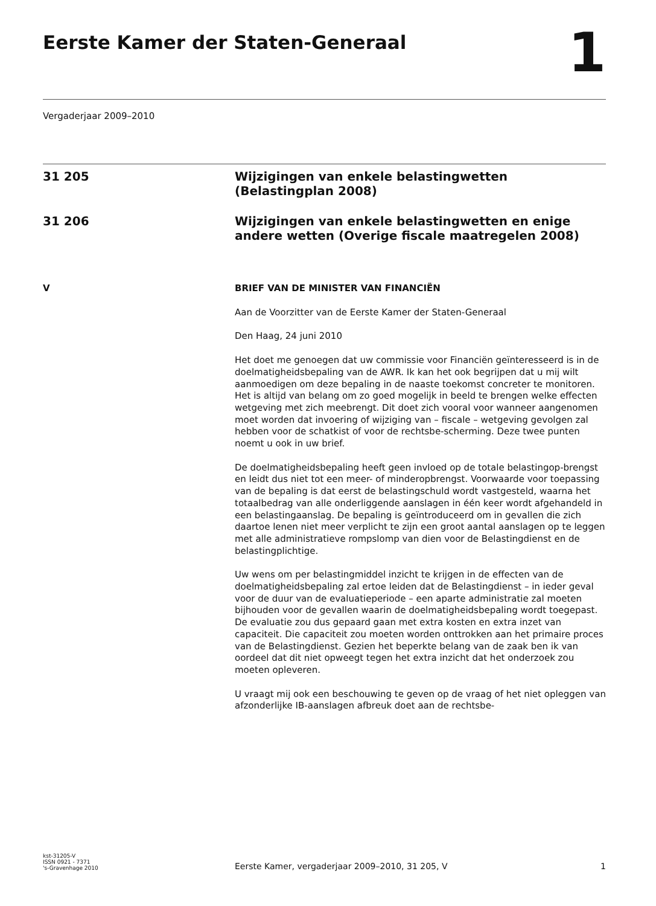Eerste Kamer der Staten-Generaal
1
Vergaderjaar 2009–2010
31 205
Wijzigingen van enkele belastingwetten (Belastingplan 2008)
31 206
Wijzigingen van enkele belastingwetten en enige andere wetten (Overige fiscale maatregelen 2008)
V
BRIEF VAN DE MINISTER VAN FINANCIËN
Aan de Voorzitter van de Eerste Kamer der Staten-Generaal
Den Haag, 24 juni 2010
Het doet me genoegen dat uw commissie voor Financiën geïnteresseerd is in de doelmatigheidsbepaling van de AWR. Ik kan het ook begrijpen dat u mij wilt aanmoedigen om deze bepaling in de naaste toekomst concreter te monitoren.
Het is altijd van belang om zo goed mogelijk in beeld te brengen welke effecten wetgeving met zich meebrengt. Dit doet zich vooral voor wanneer aangenomen moet worden dat invoering of wijziging van – fiscale – wetgeving gevolgen zal hebben voor de schatkist of voor de rechtsbe-scherming. Deze twee punten noemt u ook in uw brief.
De doelmatigheidsbepaling heeft geen invloed op de totale belastingop-brengst en leidt dus niet tot een meer- of minderopbrengst. Voorwaarde voor toepassing van de bepaling is dat eerst de belastingschuld wordt vastgesteld, waarna het totaalbedrag van alle onderliggende aanslagen in één keer wordt afgehandeld in een belastingaanslag. De bepaling is geïntroduceerd om in gevallen die zich daartoe lenen niet meer verplicht te zijn een groot aantal aanslagen op te leggen met alle administratieve rompslomp van dien voor de Belastingdienst en de belastingplichtige.
Uw wens om per belastingmiddel inzicht te krijgen in de effecten van de doelmatigheidsbepaling zal ertoe leiden dat de Belastingdienst – in ieder geval voor de duur van de evaluatieperiode – een aparte administratie zal moeten bijhouden voor de gevallen waarin de doelmatigheidsbepaling wordt toegepast. De evaluatie zou dus gepaard gaan met extra kosten en extra inzet van capaciteit. Die capaciteit zou moeten worden onttrokken aan het primaire proces van de Belastingdienst. Gezien het beperkte belang van de zaak ben ik van oordeel dat dit niet opweegt tegen het extra inzicht dat het onderzoek zou moeten opleveren.
U vraagt mij ook een beschouwing te geven op de vraag of het niet opleggen van afzonderlijke IB-aanslagen afbreuk doet aan de rechtsbe-
kst-31205-V
ISSN 0921 - 7371
's-Gravenhage 2010
Eerste Kamer, vergaderjaar 2009–2010, 31 205, V
1